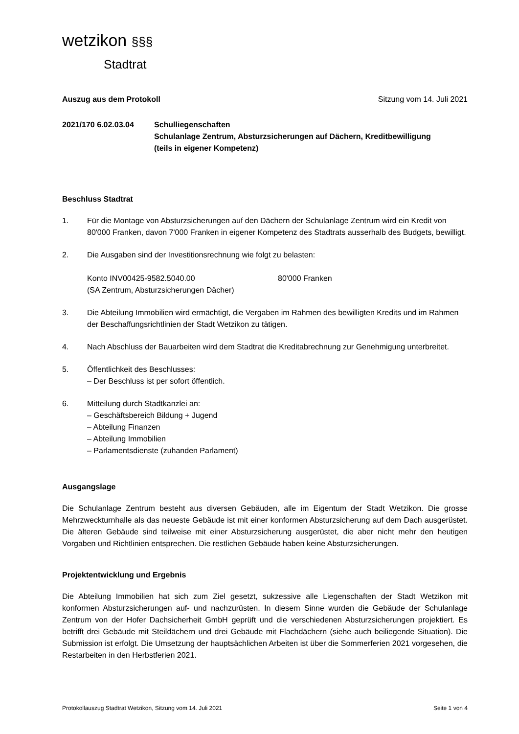wetzikon §§§
Stadtrat
Auszug aus dem Protokoll Sitzung vom 14. Juli 2021
2021/170 6.02.03.04 Schulliegenschaften
Schulanlage Zentrum, Absturzsicherungen auf Dächern, Kreditbewilligung
(teils in eigener Kompetenz)
Beschluss Stadtrat
1. Für die Montage von Absturzsicherungen auf den Dächern der Schulanlage Zentrum wird ein Kredit von 80'000 Franken, davon 7'000 Franken in eigener Kompetenz des Stadtrats ausserhalb des Budgets, bewilligt.
2. Die Ausgaben sind der Investitionsrechnung wie folgt zu belasten:
Konto INV00425-9582.5040.00 80'000 Franken
(SA Zentrum, Absturzsicherungen Dächer)
3. Die Abteilung Immobilien wird ermächtigt, die Vergaben im Rahmen des bewilligten Kredits und im Rahmen der Beschaffungsrichtlinien der Stadt Wetzikon zu tätigen.
4. Nach Abschluss der Bauarbeiten wird dem Stadtrat die Kreditabrechnung zur Genehmigung unterbreitet.
5. Öffentlichkeit des Beschlusses:
– Der Beschluss ist per sofort öffentlich.
6. Mitteilung durch Stadtkanzlei an:
– Geschäftsbereich Bildung + Jugend
– Abteilung Finanzen
– Abteilung Immobilien
– Parlamentsdienste (zuhanden Parlament)
Ausgangslage
Die Schulanlage Zentrum besteht aus diversen Gebäuden, alle im Eigentum der Stadt Wetzikon. Die grosse Mehrzweckturnhalle als das neueste Gebäude ist mit einer konformen Absturzsicherung auf dem Dach ausgerüstet. Die älteren Gebäude sind teilweise mit einer Absturzsicherung ausgerüstet, die aber nicht mehr den heutigen Vorgaben und Richtlinien entsprechen. Die restlichen Gebäude haben keine Absturzsicherungen.
Projektentwicklung und Ergebnis
Die Abteilung Immobilien hat sich zum Ziel gesetzt, sukzessive alle Liegenschaften der Stadt Wetzikon mit konformen Absturzsicherungen auf- und nachzurüsten. In diesem Sinne wurden die Gebäude der Schulanlage Zentrum von der Hofer Dachsicherheit GmbH geprüft und die verschiedenen Absturzsicherungen projektiert. Es betrifft drei Gebäude mit Steildächern und drei Gebäude mit Flachdächern (siehe auch beiliegende Situation). Die Submission ist erfolgt. Die Umsetzung der hauptsächlichen Arbeiten ist über die Sommerferien 2021 vorgesehen, die Restarbeiten in den Herbstferien 2021.
Protokollauszug Stadtrat Wetzikon, Sitzung vom 14. Juli 2021 Seite 1 von 4